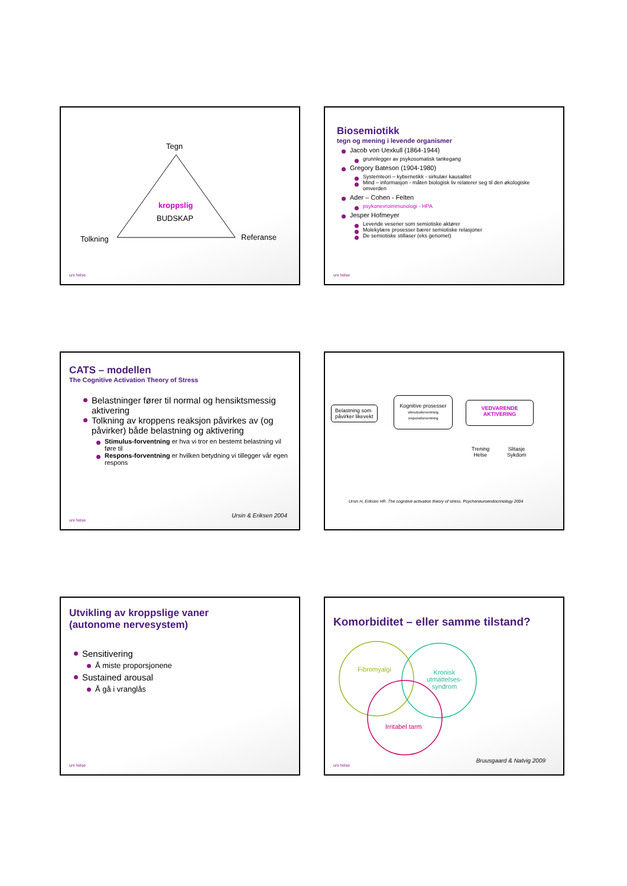Tegn
kroppslig
BUDSKAP
Tolkning Referanse
uni helse
Biosemiotikk
tegn og mening i levende organismer
Jacob von Uexkull (1864-1944)
grunnlegger av psykosomatisk tankegang
Gregory Bateson (1904-1980)
Systemteori – kybernetikk - sirkulær kausalitet
Mind – informasjon - måten biologisk liv relaterer seg til den økologiske omverden
Ader – Cohen - Felten
psykonevroimmunologi - HPA
Jesper Hofmeyer
Levende vesener som semiotiske aktører
Molekylære prosesser bærer semiotiske relasjoner
De semiotiske stillaser (eks genomet)
uni helse
CATS – modellen
The Cognitive Activation Theory of Stress
Belastninger fører til normal og hensiktsmessig aktivering
Tolkning av kroppens reaksjon påvirkes av (og påvirker) både belastning og aktivering
Stimulus-forventning er hva vi tror en bestemt belastning vil føre til
Respons-forventning er hvilken betydning vi tillegger vår egen respons
Ursin & Eriksen 2004
uni helse
Belastning som
påvirker likevekt
Kognitive prosesser
stimulusforventning
responsforventning
VEDVARENDE
AKTIVERING
Trening
Helse
Slitasje
Sykdom
Ursin H, Eriksen HR. The cognitive activation theory of stress. Psychoneuroendocrinology 2004
Utvikling av kroppslige vaner
(autonome nervesystem)
Sensitivering
Å miste proporsjonene
Sustained arousal
Å gå i vranglås
uni helse
Komorbiditet – eller samme tilstand?
Fibromyalgi
Kronisk
utmattelses-
syndrom
Irritabel tarm
Bruusgaard & Natvig 2009
uni helse